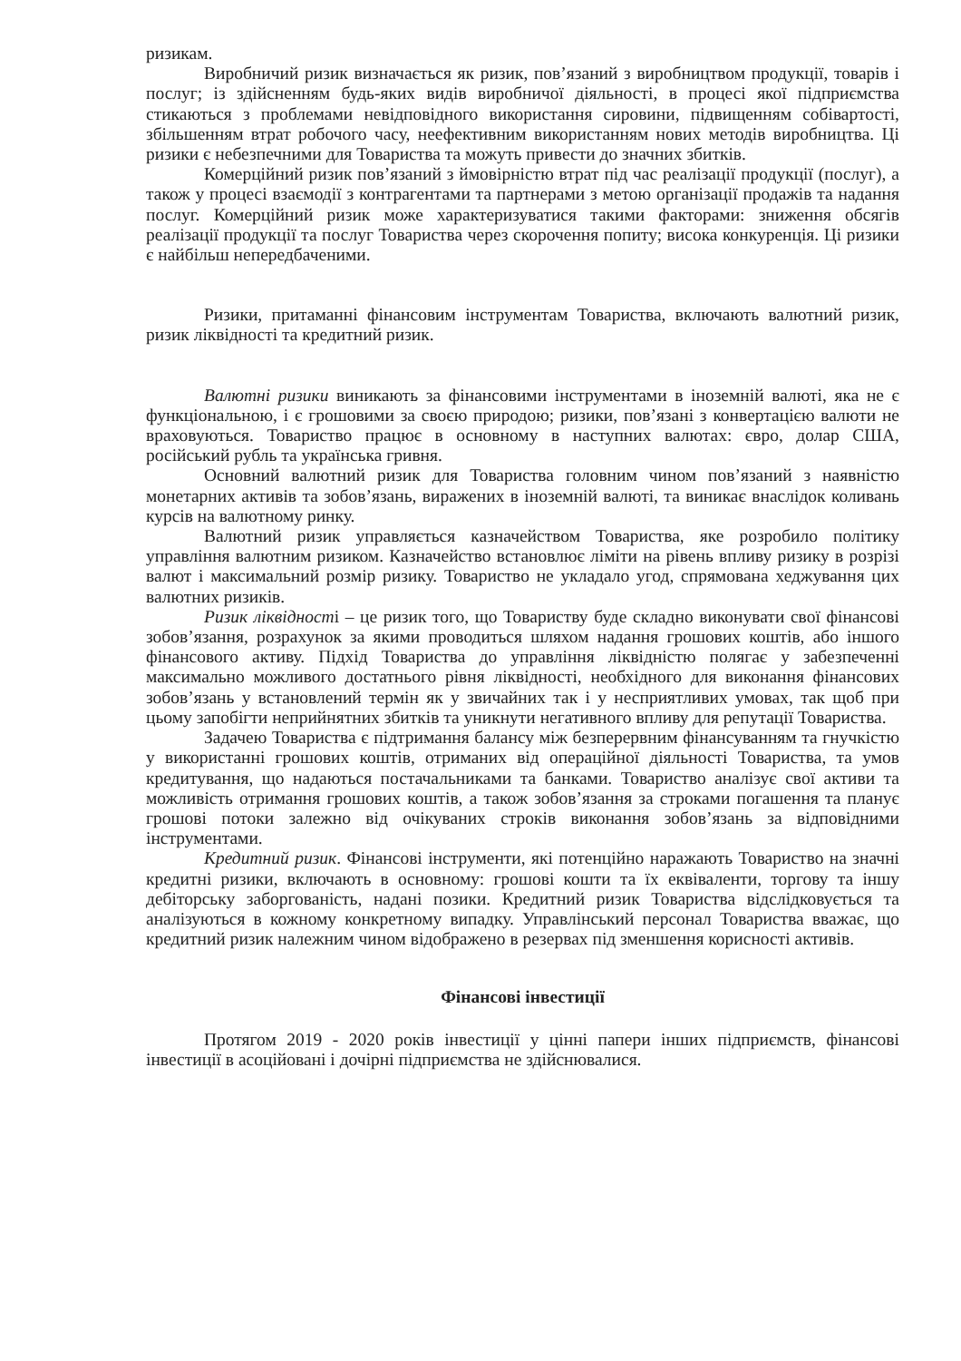ризикам.
Виробничий ризик визначається як ризик, пов’язаний з виробництвом продукції, товарів і послуг; із здійсненням будь-яких видів виробничої діяльності, в процесі якої підприємства стикаються з проблемами невідповідного використання сировини, підвищенням собівартості, збільшенням втрат робочого часу, неефективним використанням нових методів виробництва. Ці ризики є небезпечними для Товариства та можуть привести до значних збитків.
Комерційний ризик пов’язаний з ймовірністю втрат під час реалізації продукції (послуг), а також у процесі взаємодії з контрагентами та партнерами з метою організації продажів та надання послуг. Комерційний ризик може характеризуватися такими факторами: зниження обсягів реалізації продукції та послуг Товариства через скорочення попиту; висока конкуренція. Ці ризики є найбільш непередбаченими.
Ризики, притаманні фінансовим інструментам Товариства, включають валютний ризик, ризик ліквідності та кредитний ризик.
Валютні ризики виникають за фінансовими інструментами в іноземній валюті, яка не є функціональною, і є грошовими за своєю природою; ризики, пов’язані з конвертацією валюти не враховуються. Товариство працює в основному в наступних валютах: євро, долар США, російський рубль та українська гривня.
Основний валютний ризик для Товариства головним чином пов’язаний з наявністю монетарних активів та зобов’язань, виражених в іноземній валюті, та виникає внаслідок коливань курсів на валютному ринку.
Валютний ризик управляється казначейством Товариства, яке розробило політику управління валютним ризиком. Казначейство встановлює ліміти на рівень впливу ризику в розрізі валют і максимальний розмір ризику. Товариство не укладало угод, спрямована хеджування цих валютних ризиків.
Ризик ліквідності – це ризик того, що Товариству буде складно виконувати свої фінансові зобов’язання, розрахунок за якими проводиться шляхом надання грошових коштів, або іншого фінансового активу. Підхід Товариства до управління ліквідністю полягає у забезпеченні максимально можливого достатнього рівня ліквідності, необхідного для виконання фінансових зобов’язань у встановлений термін як у звичайних так і у несприятливих умовах, так щоб при цьому запобігти неприйнятних збитків та уникнути негативного впливу для репутації Товариства.
Задачею Товариства є підтримання балансу між безперервним фінансуванням та гнучкістю у використанні грошових коштів, отриманих від операційної діяльності Товариства, та умов кредитування, що надаються постачальниками та банками. Товариство аналізує свої активи та можливість отримання грошових коштів, а також зобов’язання за строками погашення та планує грошові потоки залежно від очікуваних строків виконання зобов’язань за відповідними інструментами.
Кредитний ризик. Фінансові інструменти, які потенційно наражають Товариство на значні кредитні ризики, включають в основному: грошові кошти та їх еквіваленти, торгову та іншу дебіторську заборгованість, надані позики. Кредитний ризик Товариства відслідковується та аналізуються в кожному конкретному випадку. Управлінський персонал Товариства вважає, що кредитний ризик належним чином відображено в резервах під зменшення корисності активів.
Фінансові інвестиції
Протягом 2019 - 2020 років інвестиції у цінні папери інших підприємств, фінансові інвестиції в асоційовані і дочірні підприємства не здійснювалися.